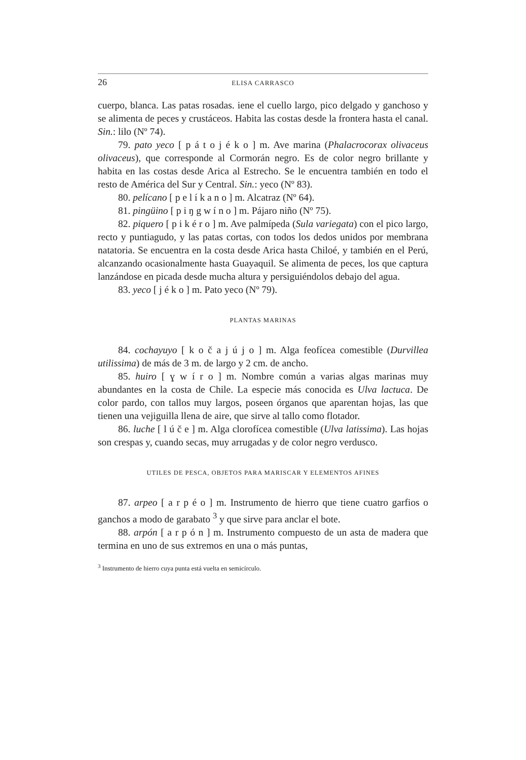26 ELISA CARRASCO
cuerpo, blanca. Las patas rosadas. iene el cuello largo, pico delgado y ganchoso y se alimenta de peces y crustáceos. Habita las costas desde la frontera hasta el canal. Sin.: lilo (Nº 74).
79. pato yeco [ p á t o j é k o ] m. Ave marina (Phalacrocorax olivaceus olivaceus), que corresponde al Cormorán negro. Es de color negro brillante y habita en las costas desde Arica al Estrecho. Se le encuentra también en todo el resto de América del Sur y Central. Sin.: yeco (Nº 83).
80. pelícano [ p e l í k a n o ] m. Alcatraz (Nº 64).
81. pingüino [ p i ŋ g w í n o ] m. Pájaro niño (Nº 75).
82. piquero [ p i k é r o ] m. Ave palmípeda (Sula variegata) con el pico largo, recto y puntiagudo, y las patas cortas, con todos los dedos unidos por membrana natatoria. Se encuentra en la costa desde Arica hasta Chiloé, y también en el Perú, alcanzando ocasionalmente hasta Guayaquil. Se alimenta de peces, los que captura lanzándose en picada desde mucha altura y persiguiéndolos debajo del agua.
83. yeco [ j é k o ] m. Pato yeco (Nº 79).
PLANTAS MARINAS
84. cochayuyo [ k o č a j ú j o ] m. Alga feofícea comestible (Durvillea utilissima) de más de 3 m. de largo y 2 cm. de ancho.
85. huiro [ ɣ w í r o ] m. Nombre común a varias algas marinas muy abundantes en la costa de Chile. La especie más conocida es Ulva lactuca. De color pardo, con tallos muy largos, poseen órganos que aparentan hojas, las que tienen una vejiguilla llena de aire, que sirve al tallo como flotador.
86. luche [ l ú č e ] m. Alga clorofícea comestible (Ulva latissima). Las hojas son crespas y, cuando secas, muy arrugadas y de color negro verdusco.
UTILES DE PESCA, OBJETOS PARA MARISCAR Y ELEMENTOS AFINES
87. arpeo [ a r p é o ] m. Instrumento de hierro que tiene cuatro garfios o ganchos a modo de garabato <sup>3</sup> y que sirve para anclar el bote.
88. arpón [ a r p ó n ] m. Instrumento compuesto de un asta de madera que termina en uno de sus extremos en una o más puntas,
<sup>3</sup> Instrumento de hierro cuya punta está vuelta en semicírculo.